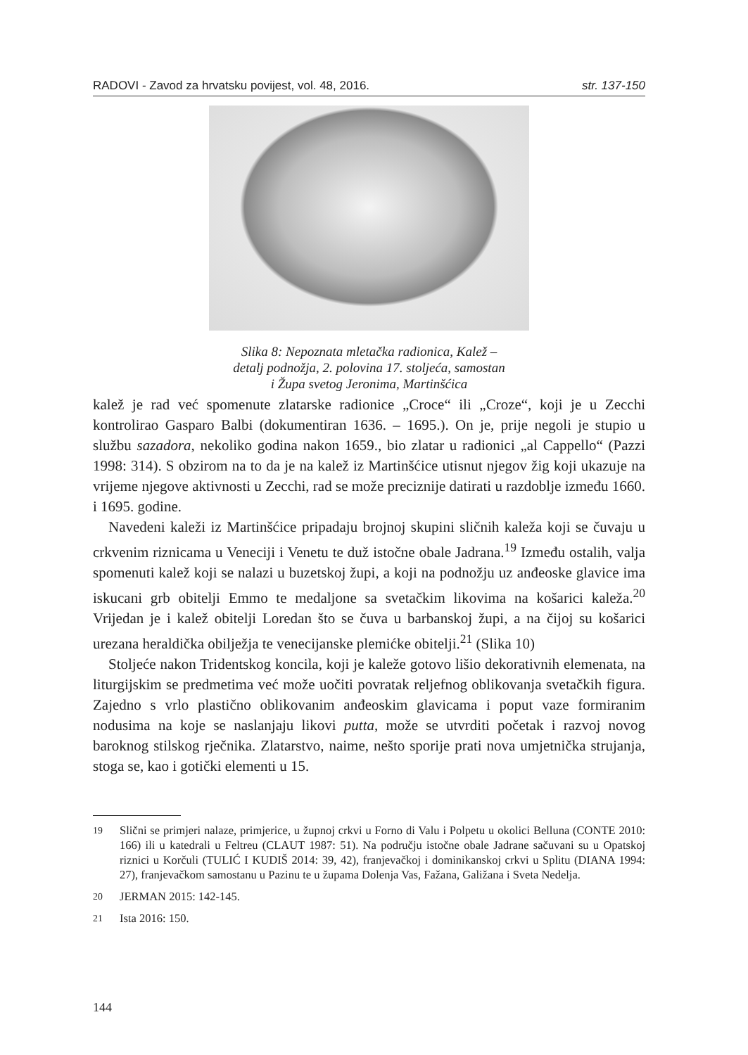RADOVI - Zavod za hrvatsku povijest, vol. 48, 2016. str. 137-150
Slika 8: Nepoznata mletačka radionica, Kalež –
detalj podnožja, 2. polovina 17. stoljeća, samostan
i Župa svetog Jeronima, Martinšćica
kalež je rad već spomenute zlatarske radionice „Croce“ ili „Croze“, koji je u Zecchi kontrolirao Gasparo Balbi (dokumentiran 1636. – 1695.). On je, prije negoli je stupio u službu sazadora, nekoliko godina nakon 1659., bio zlatar u radionici „al Cappello“ (Pazzi 1998: 314). S obzirom na to da je na kalež iz Martinšćice utisnut njegov žig koji ukazuje na vrijeme njegove aktivnosti u Zecchi, rad se može preciznije datirati u razdoblje između 1660. i 1695. godine.
Navedeni kaleži iz Martinšćice pripadaju brojnoj skupini sličnih kaleža koji se čuvaju u crkvenim riznicama u Veneciji i Venetu te duž istočne obale Jadrana.<sup>19</sup> Između ostalih, valja spomenuti kalež koji se nalazi u buzetskoj župi, a koji na podnožju uz anđeoske glavice ima iskucani grb obitelji Emmo te medaljone sa svetačkim likovima na košarici kaleža.<sup>20</sup> Vrijedan je i kalež obitelji Loredan što se čuva u barbanskoj župi, a na čijoj su košarici urezana heraldička obilježja te venecijanske plemićke obitelji.<sup>21</sup> (Slika 10)
Stoljeće nakon Tridentskog koncila, koji je kaleže gotovo lišio dekorativnih elemenata, na liturgijskim se predmetima već može uočiti povratak reljefnog oblikovanja svetačkih figura. Zajedno s vrlo plastično oblikovanim anđeoskim glavicama i poput vaze formiranim nodusima na koje se naslanjaju likovi putta, može se utvrditi početak i razvoj novog baroknog stilskog rječnika. Zlatarstvo, naime, nešto sporije prati nova umjetnička strujanja, stoga se, kao i gotički elementi u 15.
<sup>19</sup> Slični se primjeri nalaze, primjerice, u župnoj crkvi u Forno di Valu i Polpetu u okolici Belluna (CONTE 2010: 166) ili u katedrali u Feltreu (CLAUT 1987: 51). Na području istočne obale Jadrane sačuvani su u Opatskoj riznici u Korčuli (TULIĆ I KUDIŠ 2014: 39, 42), franjevačkoj i dominikanskoj crkvi u Splitu (DIANA 1994: 27), franjevačkom samostanu u Pazinu te u župama Dolenja Vas, Fažana, Galižana i Sveta Nedelja.
<sup>20</sup> JERMAN 2015: 142-145.
<sup>21</sup> Ista 2016: 150.
144